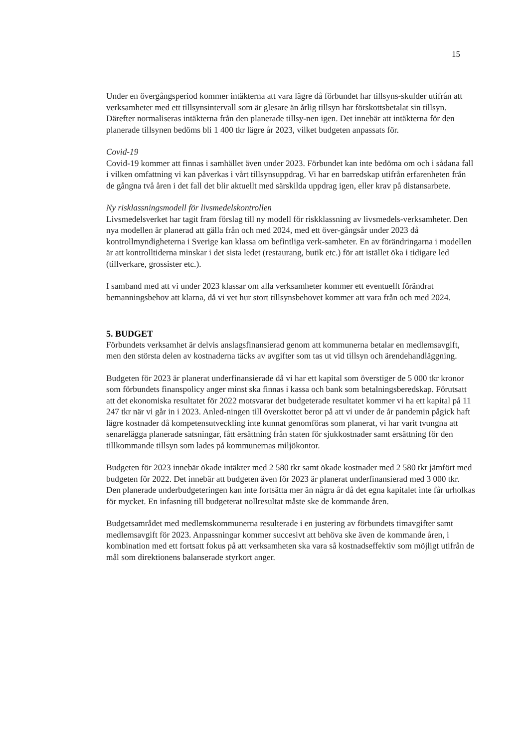15
Under en övergångsperiod kommer intäkterna att vara lägre då förbundet har tillsyns-skulder utifrån att verksamheter med ett tillsynsintervall som är glesare än årlig tillsyn har förskottsbetalat sin tillsyn. Därefter normaliseras intäkterna från den planerade tillsy-nen igen. Det innebär att intäkterna för den planerade tillsynen bedöms bli 1 400 tkr lägre år 2023, vilket budgeten anpassats för.
Covid-19
Covid-19 kommer att finnas i samhället även under 2023. Förbundet kan inte bedöma om och i sådana fall i vilken omfattning vi kan påverkas i vårt tillsynsuppdrag. Vi har en barredskap utifrån erfarenheten från de gångna två åren i det fall det blir aktuellt med särskilda uppdrag igen, eller krav på distansarbete.
Ny risklassningsmodell för livsmedelskontrollen
Livsmedelsverket har tagit fram förslag till ny modell för riskklassning av livsmedels-verksamheter. Den nya modellen är planerad att gälla från och med 2024, med ett över-gångsår under 2023 då kontrollmyndigheterna i Sverige kan klassa om befintliga verk-samheter. En av förändringarna i modellen är att kontrolltiderna minskar i det sista ledet (restaurang, butik etc.) för att istället öka i tidigare led (tillverkare, grossister etc.).
I samband med att vi under 2023 klassar om alla verksamheter kommer ett eventuellt förändrat bemanningsbehov att klarna, då vi vet hur stort tillsynsbehovet kommer att vara från och med 2024.
5. BUDGET
Förbundets verksamhet är delvis anslagsfinansierad genom att kommunerna betalar en medlemsavgift, men den största delen av kostnaderna täcks av avgifter som tas ut vid tillsyn och ärendehandläggning.
Budgeten för 2023 är planerat underfinansierade då vi har ett kapital som överstiger de 5 000 tkr kronor som förbundets finanspolicy anger minst ska finnas i kassa och bank som betalningsberedskap. Förutsatt att det ekonomiska resultatet för 2022 motsvarar det budgeterade resultatet kommer vi ha ett kapital på 11 247 tkr när vi går in i 2023. Anled-ningen till överskottet beror på att vi under de år pandemin pågick haft lägre kostnader då kompetensutveckling inte kunnat genomföras som planerat, vi har varit tvungna att senarelägga planerade satsningar, fått ersättning från staten för sjukkostnader samt ersättning för den tillkommande tillsyn som lades på kommunernas miljökontor.
Budgeten för 2023 innebär ökade intäkter med 2 580 tkr samt ökade kostnader med 2 580 tkr jämfört med budgeten för 2022. Det innebär att budgeten även för 2023 är planerat underfinansierad med 3 000 tkr. Den planerade underbudgeteringen kan inte fortsätta mer än några år då det egna kapitalet inte får urholkas för mycket. En infasning till budgeterat nollresultat måste ske de kommande åren.
Budgetsamrådet med medlemskommunerna resulterade i en justering av förbundets timavgifter samt medlemsavgift för 2023. Anpassningar kommer succesivt att behöva ske även de kommande åren, i kombination med ett fortsatt fokus på att verksamheten ska vara så kostnadseffektiv som möjligt utifrån de mål som direktionens balanserade styrkort anger.